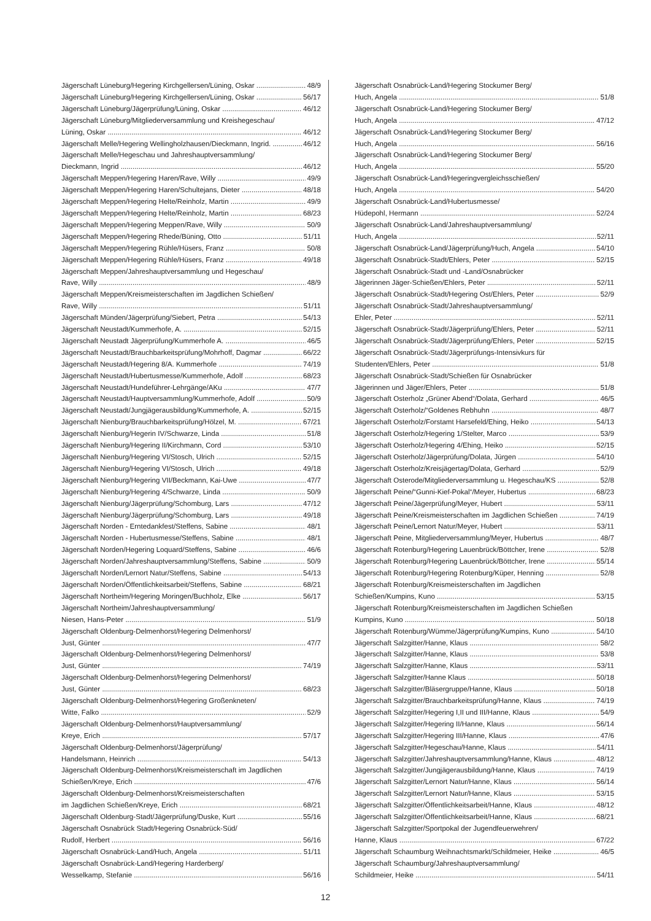Jägerschaft Lüneburg/Hegering Kirchgellersen/Lüning, Oskar 48/9
Jägerschaft Lüneburg/Hegering Kirchgellersen/Lüning, Oskar 56/17
Jägerschaft Lüneburg/Jägerprüfung/Lüning, Oskar 46/12
Jägerschaft Lüneburg/Mitgliederversammlung und Kreishegeschau/
Lüning, Oskar 46/12
Jägerschaft Melle/Hegering Wellingholzhausen/Dieckmann, Ingrid. 46/12
Jägerschaft Melle/Hegeschau und Jahreshauptversammlung/
Dieckmann, Ingrid 46/12
Jägerschaft Meppen/Hegering Haren/Rave, Willy 49/9
Jägerschaft Meppen/Hegering Haren/Schultejans, Dieter 48/18
Jägerschaft Meppen/Hegering Helte/Reinholz, Martin 49/9
Jägerschaft Meppen/Hegering Helte/Reinholz, Martin 68/23
Jägerschaft Meppen/Hegering Meppen/Rave, Willy 50/9
Jägerschaft Meppen/Hegering Rhede/Büning, Otto 51/11
Jägerschaft Meppen/Hegering Rühle/Hüsers, Franz 50/8
Jägerschaft Meppen/Hegering Rühle/Hüsers, Franz 49/18
Jägerschaft Meppen/Jahreshauptversammlung und Hegeschau/
Rave, Willy 48/9
Jägerschaft Meppen/Kreismeisterschaften im Jagdlichen Schießen/
Rave, Willy 51/11
Jägerschaft Münden/Jägerprüfung/Siebert, Petra 54/13
Jägerschaft Neustadt/Kummerhofe, A. 52/15
Jägerschaft Neustadt Jägerprüfung/Kummerhofe A. 46/5
Jägerschaft Neustadt/Brauchbarkeitsprüfung/Mohrhoff, Dagmar 66/22
Jägerschaft Neustadt/Hegering 8/A. Kummerhofe 74/19
Jägerschaft Neustadt/Hubertusmesse/Kummerhofe, Adolf 68/23
Jägerschaft Neustadt/Hundeführer-Lehrgänge/AKu 47/7
Jägerschaft Neustadt/Hauptversammlung/Kummerhofe, Adolf 50/9
Jägerschaft Neustadt/Jungjägerausbildung/Kummerhofe, A. 52/15
Jägerschaft Nienburg/Brauchbarkeitsprüfung/Hölzel, M. 67/21
Jägerschaft Nienburg/Hegerin IV/Schwarze, Linda 51/8
Jägerschaft Nienburg/Hegering II/Kirchmann, Cord 53/10
Jägerschaft Nienburg/Hegering VI/Stosch, Ulrich 52/15
Jägerschaft Nienburg/Hegering VI/Stosch, Ulrich 49/18
Jägerschaft Nienburg/Hegering VII/Beckmann, Kai-Uwe 47/7
Jägerschaft Nienburg/Hegering 4/Schwarze, Linda 50/9
Jägerschaft Nienburg/Jägerprüfung/Schomburg, Lars 47/12
Jägerschaft Nienburg/Jägerprüfung/Schomburg, Lars 49/18
Jägerschaft Norden - Erntedankfest/Steffens, Sabine 48/1
Jägerschaft Norden - Hubertusmesse/Steffens, Sabine 48/1
Jägerschaft Norden/Hegering Loquard/Steffens, Sabine 46/6
Jägerschaft Norden/Jahreshauptversammlung/Steffens, Sabine 50/9
Jägerschaft Norden/Lernort Natur/Steffens, Sabine 54/13
Jägerschaft Norden/Öffentlichkeitsarbeit/Steffens, Sabine 68/21
Jägerschaft Northeim/Hegering Moringen/Buchholz, Elke 56/17
Jägerschaft Northeim/Jahreshauptversammlung/
Niesen, Hans-Peter 51/9
Jägerschaft Oldenburg-Delmenhorst/Hegering Delmenhorst/
Just, Günter 47/7
Jägerschaft Oldenburg-Delmenhorst/Hegering Delmenhorst/
Just, Günter 74/19
Jägerschaft Oldenburg-Delmenhorst/Hegering Delmenhorst/
Just, Günter 68/23
Jägerschaft Oldenburg-Delmenhorst/Hegering Großenkneten/
Witte, Falko 52/9
Jägerschaft Oldenburg-Delmenhorst/Hauptversammlung/
Kreye, Erich 57/17
Jägerschaft Oldenburg-Delmenhorst/Jägerprüfung/
Handelsmann, Heinrich 54/13
Jägerschaft Oldenburg-Delmenhorst/Kreismeisterschaft im Jagdlichen
Schießen/Kreye, Erich 47/6
Jägerschaft Oldenburg-Delmenhorst/Kreismeisterschaften
im Jagdlichen Schießen/Kreye, Erich 68/21
Jägerschaft Oldenburg-Stadt/Jägerprüfung/Duske, Kurt 55/16
Jägerschaft Osnabrück Stadt/Hegering Osnabrück-Süd/
Rudolf, Herbert 56/16
Jägerschaft Osnabrück-Land/Huch, Angela 51/11
Jägerschaft Osnabrück-Land/Hegering Harderberg/
Wesselkamp, Stefanie 56/16
Jägerschaft Osnabrück-Land/Hegering Stockumer Berg/
Huch, Angela 51/8
Jägerschaft Osnabrück-Land/Hegering Stockumer Berg/
Huch, Angela 47/12
Jägerschaft Osnabrück-Land/Hegering Stockumer Berg/
Huch, Angela 56/16
Jägerschaft Osnabrück-Land/Hegering Stockumer Berg/
Huch, Angela 55/20
Jägerschaft Osnabrück-Land/Hegeringvergleichsschießen/
Huch, Angela 54/20
Jägerschaft Osnabrück-Land/Hubertusmesse/
Hüdepohl, Hermann 52/24
Jägerschaft Osnabrück-Land/Jahreshauptversammlung/
Huch, Angela 52/11
Jägerschaft Osnabrück-Land/Jägerprüfung/Huch, Angela 54/10
Jägerschaft Osnabrück-Stadt/Ehlers, Peter 52/15
Jägerschaft Osnabrück-Stadt und -Land/Osnabrücker
Jägerinnen Jäger-Schießen/Ehlers, Peter 52/11
Jägerschaft Osnabrück-Stadt/Hegering Ost/Ehlers, Peter 52/9
Jägerschaft Osnabrück-Stadt/Jahreshauptversammlung/
Ehler, Peter 52/11
Jägerschaft Osnabrück-Stadt/Jägerprüfung/Ehlers, Peter 52/11
Jägerschaft Osnabrück-Stadt/Jägerprüfung/Ehlers, Peter 52/15
Jägerschaft Osnabrück-Stadt/Jägerprüfungs-Intensivkurs für
Studenten/Ehlers, Peter 51/8
Jägerschaft Osnabrück-Stadt/Schießen für Osnabrücker
Jägerinnen und Jäger/Ehlers, Peter 51/8
Jägerschaft Osterholz „Grüner Abend“/Dolata, Gerhard 46/5
Jägerschaft Osterholz/“Goldenes Rebhuhn 48/7
Jägerschaft Osterholz/Forstamt Harsefeld/Ehing, Heiko 54/13
Jägerschaft Osterholz/Hegering 1/Stelter, Marco 53/9
Jägerschaft Osterholz/Hegering 4/Ehing, Heiko 52/15
Jägerschaft Osterholz/Jägerprüfung/Dolata, Jürgen 54/10
Jägerschaft Osterholz/Kreisjägertag/Dolata, Gerhard 52/9
Jägerschaft Osterode/Mitgliederversammlung u. Hegeschau/KS 52/8
Jägerschaft Peine/“Gunni-Kief-Pokal“/Meyer, Hubertus 68/23
Jägerschaft Peine/Jägerprüfung/Meyer, Hubert 53/11
Jägerschaft Peine/Kreismeisterschaften im Jagdlichen Schießen 74/19
Jägerschaft Peine/Lernort Natur/Meyer, Hubert 53/11
Jägerschaft Peine, Mitgliederversammlung/Meyer, Hubertus 48/7
Jägerschaft Rotenburg/Hegering Lauenbrück/Böttcher, Irene 52/8
Jägerschaft Rotenburg/Hegering Lauenbrück/Böttcher, Irene 55/14
Jägerschaft Rotenburg/Hegering Rotenburg/Küper, Henning 52/8
Jägerschaft Rotenburg/Kreismeisterschaften im Jagdlichen
Schießen/Kumpins, Kuno 53/15
Jägerschaft Rotenburg/Kreismeisterschaften im Jagdlichen Schießen
Kumpins, Kuno 50/18
Jägerschaft Rotenburg/Wümme/Jägerprüfung/Kumpins, Kuno 54/10
Jägerschaft Salzgitter/Hanne, Klaus 58/2
Jägerschaft Salzgitter/Hanne, Klaus 53/8
Jägerschaft Salzgitter/Hanne, Klaus 53/11
Jägerschaft Salzgitter/Hanne Klaus 50/18
Jägerschaft Salzgitter/Bläsergruppe/Hanne, Klaus 50/18
Jägerschaft Salzgitter/Brauchbarkeitsprüfung/Hanne, Klaus 74/19
Jägerschaft Salzgitter/Hegering I,II und III/Hanne, Klaus 54/9
Jägerschaft Salzgitter/Hegering II/Hanne, Klaus 56/14
Jägerschaft Salzgitter/Hegering III/Hanne, Klaus 47/6
Jägerschaft Salzgitter/Hegeschau/Hanne, Klaus 54/11
Jägerschaft Salzgitter/Jahreshauptversammlung/Hanne, Klaus 48/12
Jägerschaft Salzgitter/Jungjägerausbildung/Hanne, Klaus 74/19
Jägerschaft Salzgitter/Lernort Natur/Hanne, Klaus 56/14
Jägerschaft Salzgitter/Lernort Natur/Hanne, Klaus 53/15
Jägerschaft Salzgitter/Öffentlichkeitsarbeit/Hanne, Klaus 48/12
Jägerschaft Salzgitter/Öffentlichkeitsarbeit/Hanne, Klaus 68/21
Jägerschaft Salzgitter/Sportpokal der Jugendfeuerwehren/
Hanne, Klaus 67/22
Jägerschaft Schaumburg Weihnachtsmarkt/Schildmeier, Heike 46/5
Jägerschaft Schaumburg/Jahreshauptversammlung/
Schildmeier, Heike 54/11
12